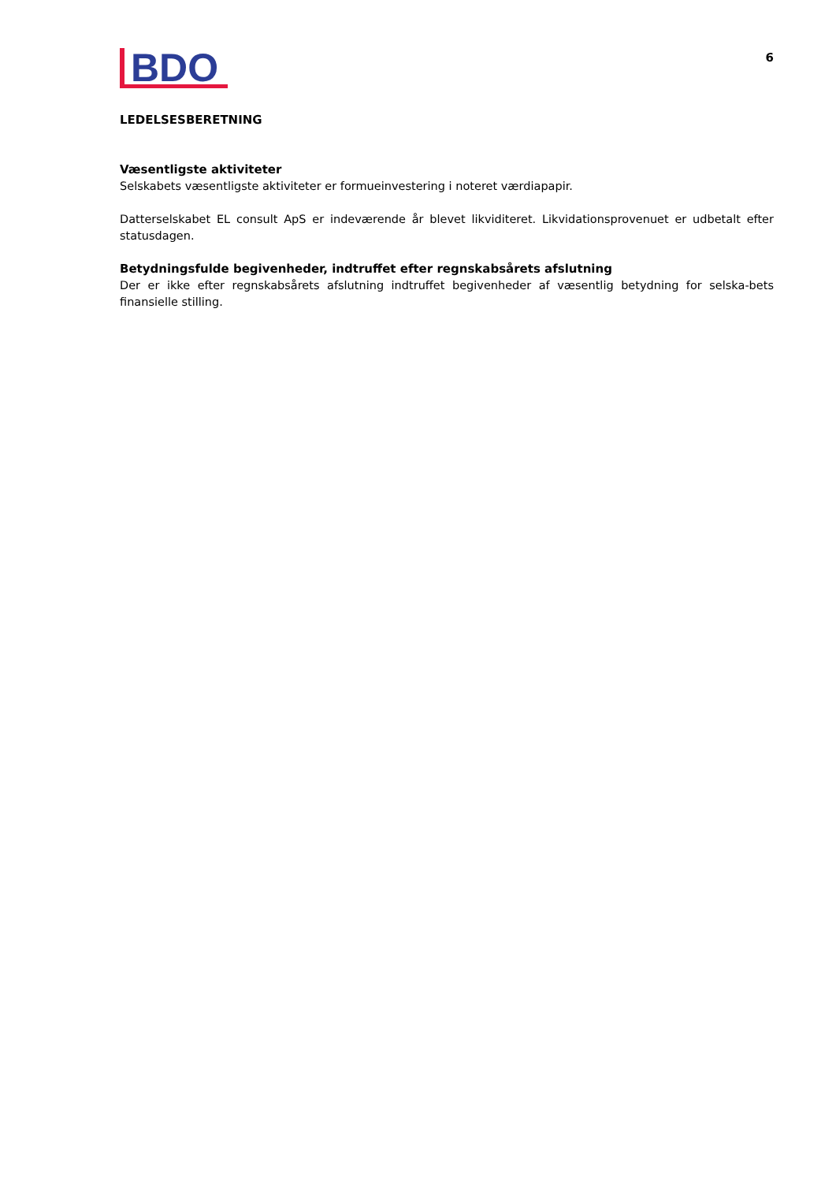BDO
6
LEDELSESBERETNING
Væsentligste aktiviteter
Selskabets væsentligste aktiviteter er formueinvestering i noteret værdiapapir.
Datterselskabet EL consult ApS er indeværende år blevet likviditeret. Likvidationsprovenuet er udbetalt efter statusdagen.
Betydningsfulde begivenheder, indtruffet efter regnskabsårets afslutning
Der er ikke efter regnskabsårets afslutning indtruffet begivenheder af væsentlig betydning for selska-bets finansielle stilling.